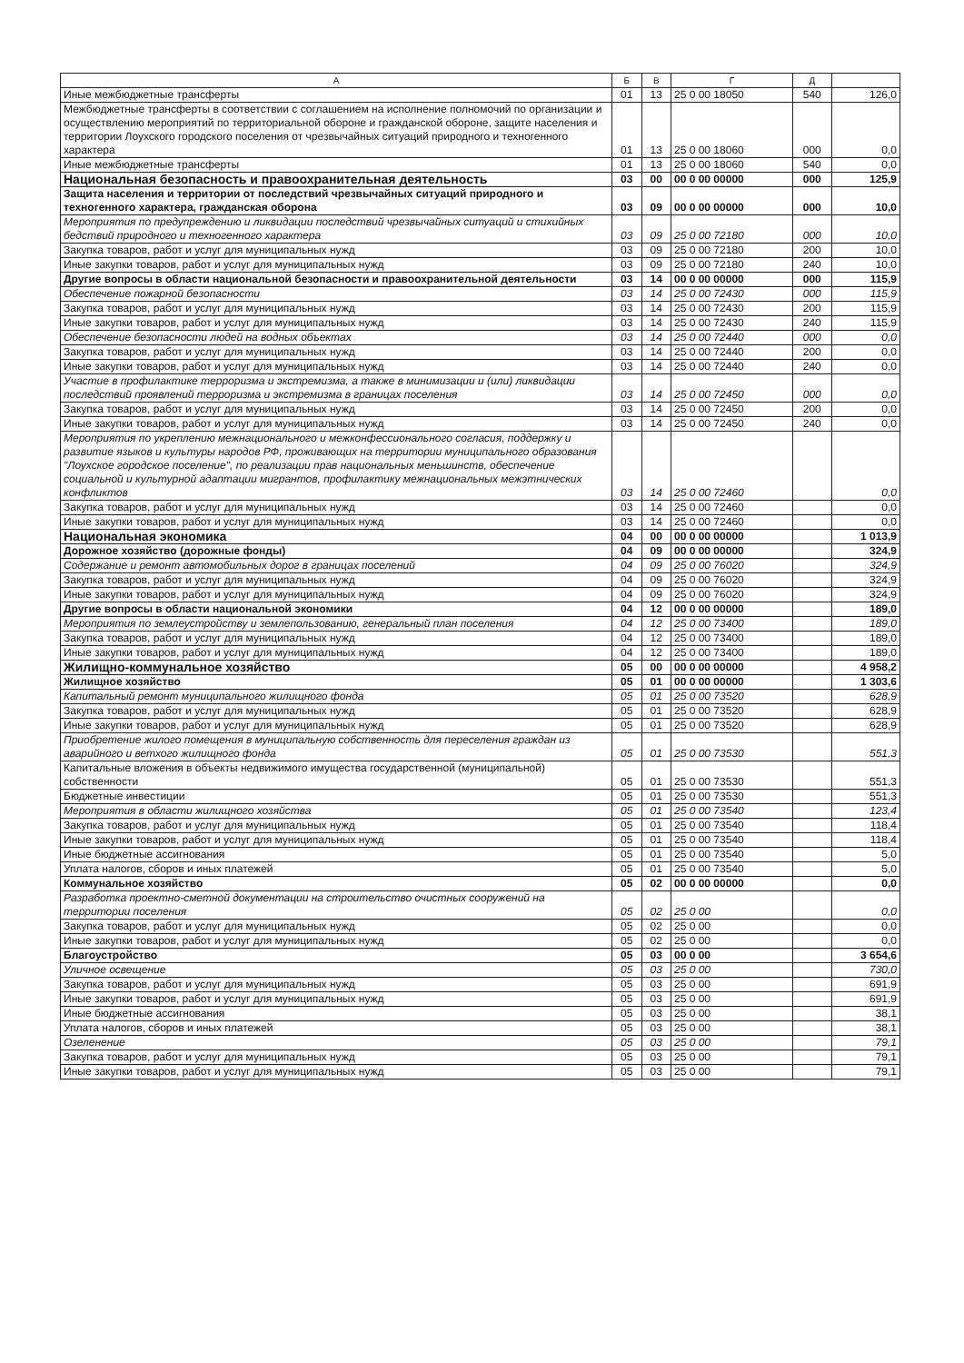| А | Б | В | Г | Д | |
| --- | --- | --- | --- | --- | --- |
| Иные межбюджетные трансферты | 01 | 13 | 25 0 00 18050 | 540 | 126,0 |
| Межбюджетные трансферты в соответствии с соглашением на исполнение полномочий по организации и осуществлению мероприятий по территориальной обороне и гражданской обороне, защите населения и территории Лоухского городского поселения от чрезвычайных ситуаций природного и техногенного характера | 01 | 13 | 25 0 00 18060 | 000 | 0,0 |
| Иные межбюджетные трансферты | 01 | 13 | 25 0 00 18060 | 540 | 0,0 |
| Национальная безопасность и правоохранительная деятельность | 03 | 00 | 00 0 00 00000 | 000 | 125,9 |
| Защита населения и территории от последствий чрезвычайных ситуаций природного и техногенного характера, гражданская оборона | 03 | 09 | 00 0 00 00000 | 000 | 10,0 |
| Мероприятия по предупреждению и ликвидации последствий чрезвычайных ситуаций и стихийных бедствий природного и техногенного характера | 03 | 09 | 25 0 00 72180 | 000 | 10,0 |
| Закупка товаров, работ и услуг для муниципальных нужд | 03 | 09 | 25 0 00 72180 | 200 | 10,0 |
| Иные закупки товаров, работ и услуг для муниципальных нужд | 03 | 09 | 25 0 00 72180 | 240 | 10,0 |
| Другие вопросы в области национальной безопасности и правоохранительной деятельности | 03 | 14 | 00 0 00 00000 | 000 | 115,9 |
| Обеспечение пожарной безопасности | 03 | 14 | 25 0 00 72430 | 000 | 115,9 |
| Закупка товаров, работ и услуг для муниципальных нужд | 03 | 14 | 25 0 00 72430 | 200 | 115,9 |
| Иные закупки товаров, работ и услуг для муниципальных нужд | 03 | 14 | 25 0 00 72430 | 240 | 115,9 |
| Обеспечение безопасности людей на водных объектах | 03 | 14 | 25 0 00 72440 | 000 | 0,0 |
| Закупка товаров, работ и услуг для муниципальных нужд | 03 | 14 | 25 0 00 72440 | 200 | 0,0 |
| Иные закупки товаров, работ и услуг для муниципальных нужд | 03 | 14 | 25 0 00 72440 | 240 | 0,0 |
| Участие в профилактике терроризма и экстремизма, а также в минимизации и (или) ликвидации последствий проявлений терроризма и экстремизма в границах поселения | 03 | 14 | 25 0 00 72450 | 000 | 0,0 |
| Закупка товаров, работ и услуг для муниципальных нужд | 03 | 14 | 25 0 00 72450 | 200 | 0,0 |
| Иные закупки товаров, работ и услуг для муниципальных нужд | 03 | 14 | 25 0 00 72450 | 240 | 0,0 |
| Мероприятия по укреплению межнационального и межконфессионального согласия, поддержку и развитие языков и культуры народов РФ, проживающих на территории муниципального образования "Лоухское городское поселение", по реализации прав национальных меньшинств, обеспечение социальной и культурной адаптации мигрантов, профилактику межнациональных межэтнических конфликтов | 03 | 14 | 25 0 00 72460 | | 0,0 |
| Закупка товаров, работ и услуг для муниципальных нужд | 03 | 14 | 25 0 00 72460 | | 0,0 |
| Иные закупки товаров, работ и услуг для муниципальных нужд | 03 | 14 | 25 0 00 72460 | | 0,0 |
| Национальная экономика | 04 | 00 | 00 0 00 00000 | | 1 013,9 |
| Дорожное хозяйство (дорожные фонды) | 04 | 09 | 00 0 00 00000 | | 324,9 |
| Содержание и ремонт автомобильных дорог в границах поселений | 04 | 09 | 25 0 00 76020 | | 324,9 |
| Закупка товаров, работ и услуг для муниципальных нужд | 04 | 09 | 25 0 00 76020 | | 324,9 |
| Иные закупки товаров, работ и услуг для муниципальных нужд | 04 | 09 | 25 0 00 76020 | | 324,9 |
| Другие вопросы в области национальной экономики | 04 | 12 | 00 0 00 00000 | | 189,0 |
| Мероприятия по землеустройству и землепользованию, генеральный план поселения | 04 | 12 | 25 0 00 73400 | | 189,0 |
| Закупка товаров, работ и услуг для муниципальных нужд | 04 | 12 | 25 0 00 73400 | | 189,0 |
| Иные закупки товаров, работ и услуг для муниципальных нужд | 04 | 12 | 25 0 00 73400 | | 189,0 |
| Жилищно-коммунальное хозяйство | 05 | 00 | 00 0 00 00000 | | 4 958,2 |
| Жилищное хозяйство | 05 | 01 | 00 0 00 00000 | | 1 303,6 |
| Капитальный ремонт муниципального жилищного фонда | 05 | 01 | 25 0 00 73520 | | 628,9 |
| Закупка товаров, работ и услуг для муниципальных нужд | 05 | 01 | 25 0 00 73520 | | 628,9 |
| Иные закупки товаров, работ и услуг для муниципальных нужд | 05 | 01 | 25 0 00 73520 | | 628,9 |
| Приобретение жилого помещения в муниципальную собственность для переселения граждан из аварийного и ветхого жилищного фонда | 05 | 01 | 25 0 00 73530 | | 551,3 |
| Капитальные вложения в объекты недвижимого имущества государственной (муниципальной) собственности | 05 | 01 | 25 0 00 73530 | | 551,3 |
| Бюджетные инвестиции | 05 | 01 | 25 0 00 73530 | | 551,3 |
| Мероприятия в области жилищного хозяйства | 05 | 01 | 25 0 00 73540 | | 123,4 |
| Закупка товаров, работ и услуг для муниципальных нужд | 05 | 01 | 25 0 00 73540 | | 118,4 |
| Иные закупки товаров, работ и услуг для муниципальных нужд | 05 | 01 | 25 0 00 73540 | | 118,4 |
| Иные бюджетные ассигнования | 05 | 01 | 25 0 00 73540 | | 5,0 |
| Уплата налогов, сборов и иных платежей | 05 | 01 | 25 0 00 73540 | | 5,0 |
| Коммунальное хозяйство | 05 | 02 | 00 0 00 00000 | | 0,0 |
| Разработка проектно-сметной документации на строительство очистных сооружений на территории поселения | 05 | 02 | 25 0 00 | | 0,0 |
| Закупка товаров, работ и услуг для муниципальных нужд | 05 | 02 | 25 0 00 | | 0,0 |
| Иные закупки товаров, работ и услуг для муниципальных нужд | 05 | 02 | 25 0 00 | | 0,0 |
| Благоустройство | 05 | 03 | 00 0 00 | | 3 654,6 |
| Уличное освещение | 05 | 03 | 25 0 00 | | 730,0 |
| Закупка товаров, работ и услуг для муниципальных нужд | 05 | 03 | 25 0 00 | | 691,9 |
| Иные закупки товаров, работ и услуг для муниципальных нужд | 05 | 03 | 25 0 00 | | 691,9 |
| Иные бюджетные ассигнования | 05 | 03 | 25 0 00 | | 38,1 |
| Уплата налогов, сборов и иных платежей | 05 | 03 | 25 0 00 | | 38,1 |
| Озеленение | 05 | 03 | 25 0 00 | | 79,1 |
| Закупка товаров, работ и услуг для муниципальных нужд | 05 | 03 | 25 0 00 | | 79,1 |
| Иные закупки товаров, работ и услуг для муниципальных нужд | 05 | 03 | 25 0 00 | | 79,1 |